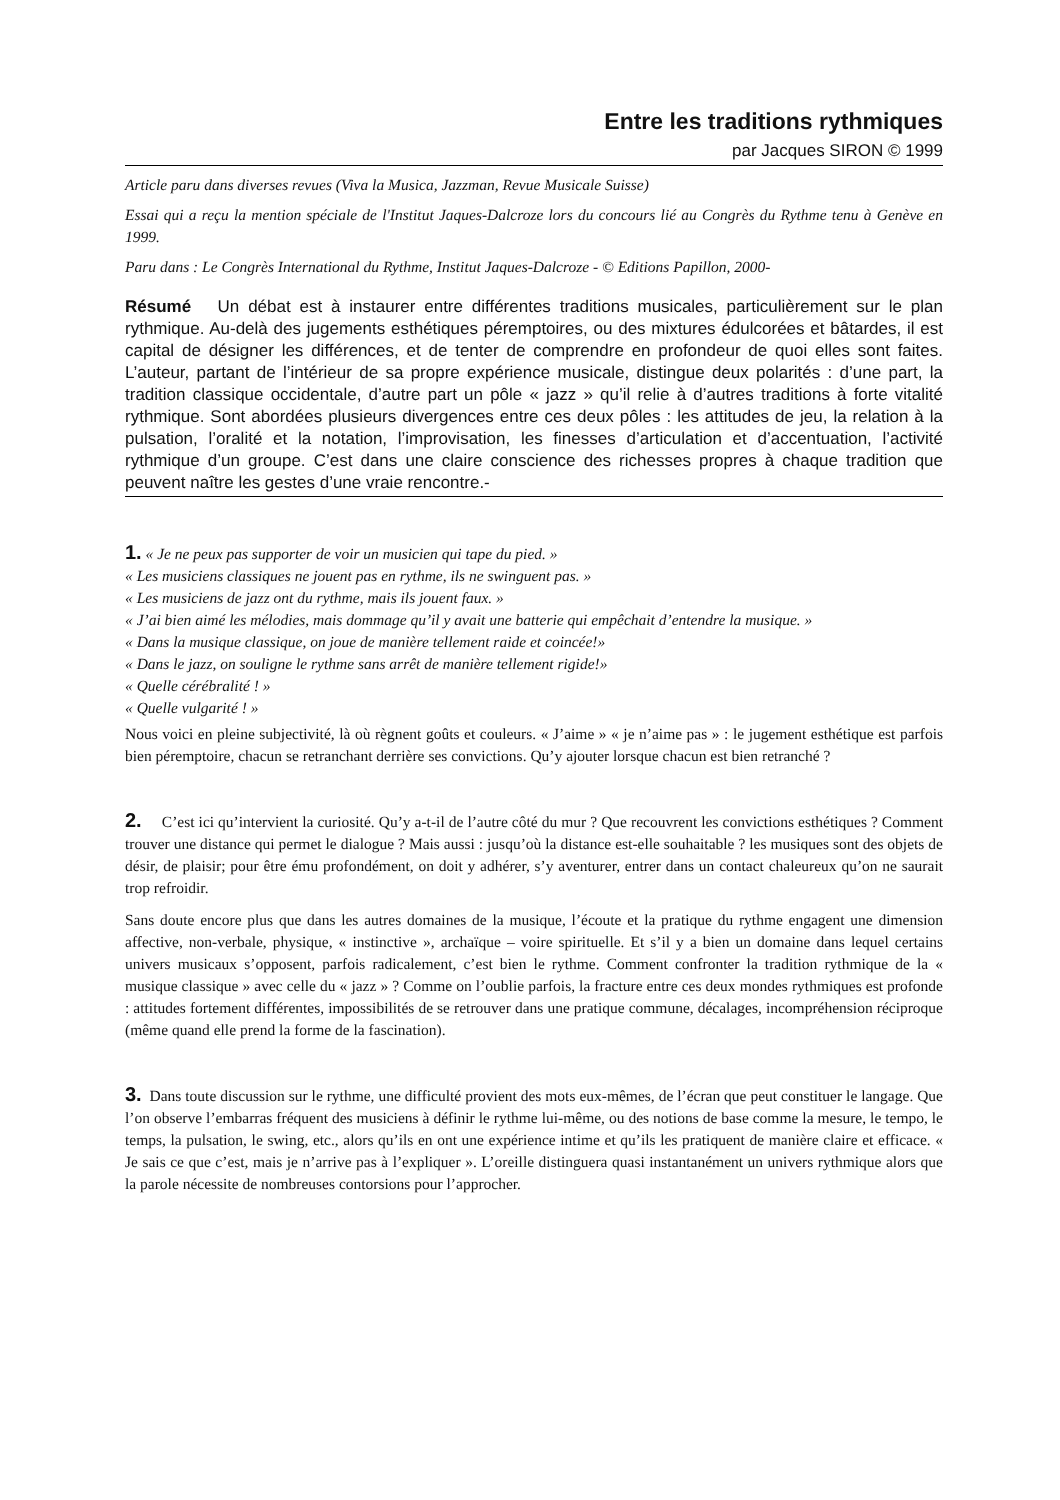Entre les traditions rythmiques
par Jacques SIRON © 1999
Article paru dans diverses revues (Viva la Musica, Jazzman, Revue Musicale Suisse)
Essai qui a reçu la mention spéciale de l'Institut Jaques-Dalcroze lors du concours lié au Congrès du Rythme tenu à Genève en 1999.
Paru dans : Le Congrès International du Rythme, Institut Jaques-Dalcroze - © Editions Papillon, 2000-
Résumé Un débat est à instaurer entre différentes traditions musicales, particulièrement sur le plan rythmique. Au-delà des jugements esthétiques péremptoires, ou des mixtures édulcorées et bâtardes, il est capital de désigner les différences, et de tenter de comprendre en profondeur de quoi elles sont faites. L’auteur, partant de l’intérieur de sa propre expérience musicale, distingue deux polarités : d’une part, la tradition classique occidentale, d’autre part un pôle « jazz » qu’il relie à d’autres traditions à forte vitalité rythmique. Sont abordées plusieurs divergences entre ces deux pôles : les attitudes de jeu, la relation à la pulsation, l’oralité et la notation, l’improvisation, les finesses d’articulation et d’accentuation, l’activité rythmique d’un groupe. C’est dans une claire conscience des richesses propres à chaque tradition que peuvent naître les gestes d’une vraie rencontre.-
1. « Je ne peux pas supporter de voir un musicien qui tape du pied. »
« Les musiciens classiques ne jouent pas en rythme, ils ne swinguent pas. »
« Les musiciens de jazz ont du rythme, mais ils jouent faux. »
« J’ai bien aimé les mélodies, mais dommage qu’il y avait une batterie qui empêchait d’entendre la musique. »
« Dans la musique classique, on joue de manière tellement raide et coincée!»
« Dans le jazz, on souligne le rythme sans arrêt de manière tellement rigide!»
« Quelle cérébralité ! »
« Quelle vulgarité ! »
Nous voici en pleine subjectivité, là où règnent goûts et couleurs. « J’aime » « je n’aime pas » : le jugement esthétique est parfois bien péremptoire, chacun se retranchant derrière ses convictions. Qu’y ajouter lorsque chacun est bien retranché ?
2. C’est ici qu’intervient la curiosité. Qu’y a-t-il de l’autre côté du mur ? Que recouvrent les convictions esthétiques ? Comment trouver une distance qui permet le dialogue ? Mais aussi : jusqu’où la distance est-elle souhaitable ? les musiques sont des objets de désir, de plaisir; pour être ému profondément, on doit y adhérer, s’y aventurer, entrer dans un contact chaleureux qu’on ne saurait trop refroidir.
Sans doute encore plus que dans les autres domaines de la musique, l’écoute et la pratique du rythme engagent une dimension affective, non-verbale, physique, « instinctive », archaïque – voire spirituelle. Et s’il y a bien un domaine dans lequel certains univers musicaux s’opposent, parfois radicalement, c’est bien le rythme. Comment confronter la tradition rythmique de la « musique classique » avec celle du « jazz » ? Comme on l’oublie parfois, la fracture entre ces deux mondes rythmiques est profonde : attitudes fortement différentes, impossibilités de se retrouver dans une pratique commune, décalages, incompréhension réciproque (même quand elle prend la forme de la fascination).
3. Dans toute discussion sur le rythme, une difficulté provient des mots eux-mêmes, de l’écran que peut constituer le langage. Que l’on observe l’embarras fréquent des musiciens à définir le rythme lui-même, ou des notions de base comme la mesure, le tempo, le temps, la pulsation, le swing, etc., alors qu’ils en ont une expérience intime et qu’ils les pratiquent de manière claire et efficace. « Je sais ce que c’est, mais je n’arrive pas à l’expliquer ». L’oreille distinguera quasi instantanément un univers rythmique alors que la parole nécessite de nombreuses contorsions pour l’approcher.